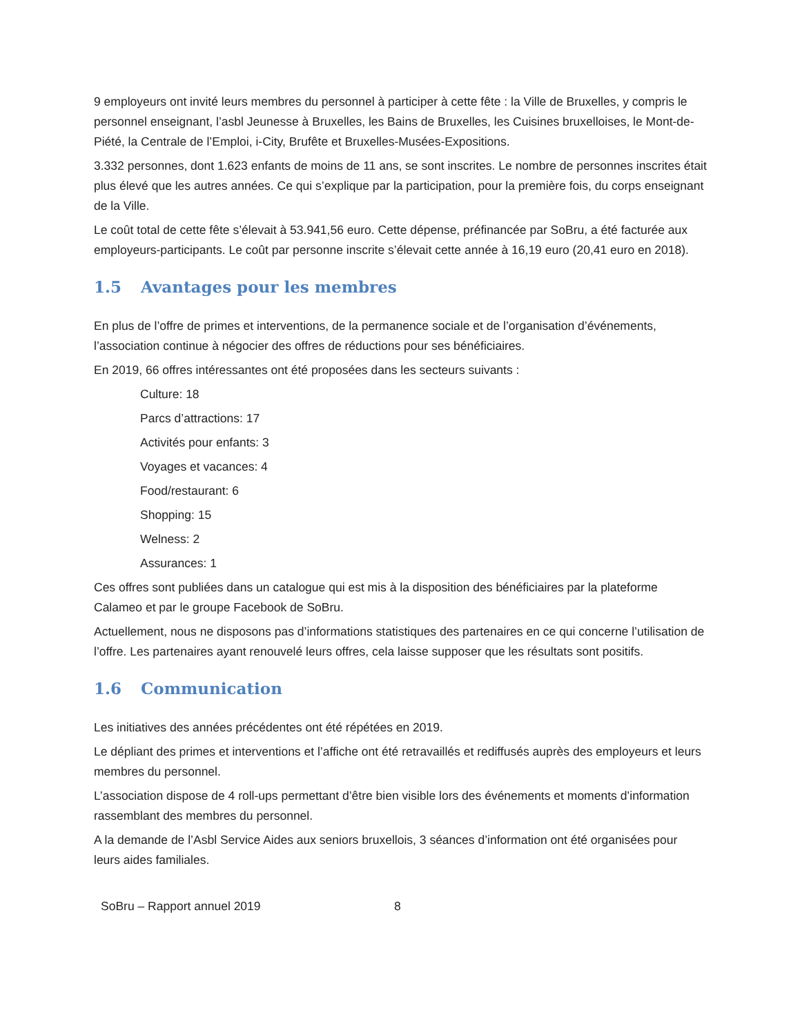9 employeurs ont invité leurs membres du personnel à participer à cette fête : la Ville de Bruxelles, y compris le personnel enseignant, l’asbl Jeunesse à Bruxelles, les Bains de Bruxelles, les Cuisines bruxelloises, le Mont-de-Piété, la Centrale de l’Emploi, i-City, Brufête et Bruxelles-Musées-Expositions.
3.332 personnes, dont 1.623 enfants de moins de 11 ans, se sont inscrites. Le nombre de personnes inscrites était plus élevé que les autres années. Ce qui s’explique par la participation, pour la première fois, du corps enseignant de la Ville.
Le coût total de cette fête s’élevait à 53.941,56 euro. Cette dépense, préfinancée par SoBru, a été facturée aux employeurs-participants. Le coût par personne inscrite s’élevait cette année à 16,19 euro (20,41 euro en 2018).
1.5 Avantages pour les membres
En plus de l’offre de primes et interventions, de la permanence sociale et de l’organisation d’événements, l’association continue à négocier des offres de réductions pour ses bénéficiaires.
En 2019, 66 offres intéressantes ont été proposées dans les secteurs suivants :
Culture: 18
Parcs d’attractions: 17
Activités pour enfants: 3
Voyages et vacances: 4
Food/restaurant: 6
Shopping: 15
Welness: 2
Assurances: 1
Ces offres sont publiées dans un catalogue qui est mis à la disposition des bénéficiaires par la plateforme Calameo et par le groupe Facebook de SoBru.
Actuellement, nous ne disposons pas d’informations statistiques des partenaires en ce qui concerne l’utilisation de l’offre. Les partenaires ayant renouvelé leurs offres, cela laisse supposer que les résultats sont positifs.
1.6 Communication
Les initiatives des années précédentes ont été répétées en 2019.
Le dépliant des primes et interventions et l’affiche ont été retravaillés et rediffusés auprès des employeurs et leurs membres du personnel.
L’association dispose de 4 roll-ups permettant d’être bien visible lors des événements et moments d’information rassemblant des membres du personnel.
A la demande de l’Asbl Service Aides aux seniors bruxellois, 3 séances d’information ont été organisées pour leurs aides familiales.
SoBru – Rapport annuel 2019 8